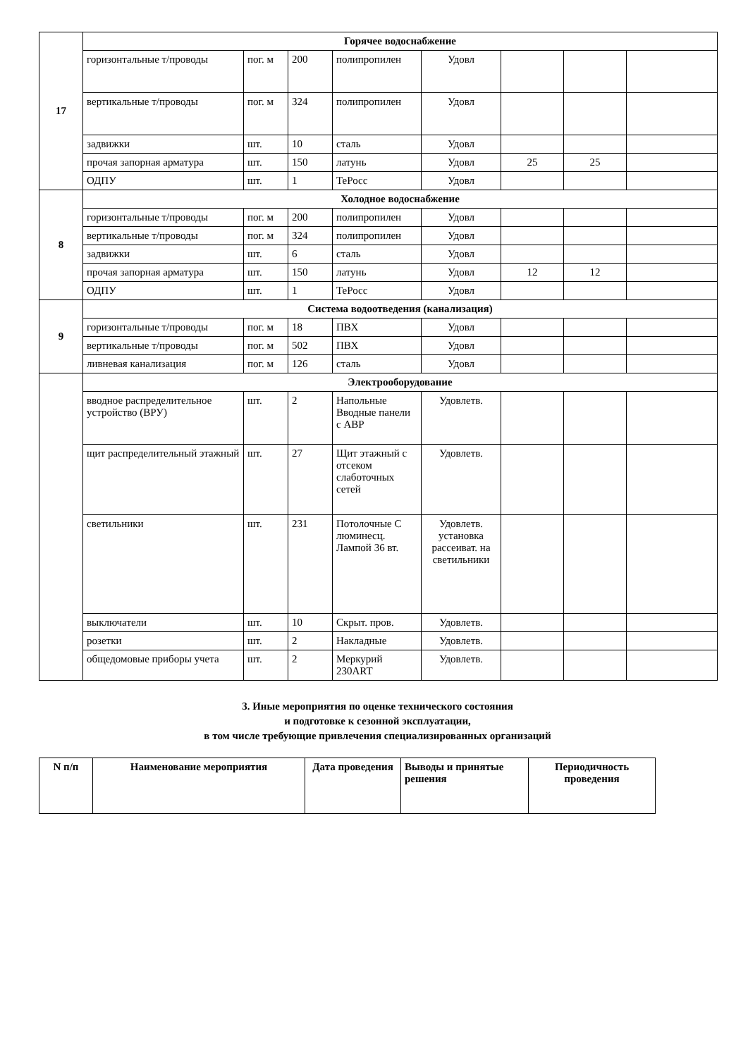| 17 | Горячее водоснабжение | | | | | | | |
| | горизонтальные т/проводы | пог. м | 200 | полипропилен | Удовл | | | |
| | вертикальные т/проводы | пог. м | 324 | полипропилен | Удовл | | | |
| | задвижки | шт. | 10 | сталь | Удовл | | | |
| | прочая запорная арматура | шт. | 150 | латунь | Удовл | 25 | 25 | |
| | ОДПУ | шт. | 1 | ТеРосс | Удовл | | | |
| 8 | Холодное водоснабжение | | | | | | | |
| | горизонтальные т/проводы | пог. м | 200 | полипропилен | Удовл | | | |
| | вертикальные т/проводы | пог. м | 324 | полипропилен | Удовл | | | |
| | задвижки | шт. | 6 | сталь | Удовл | | | |
| | прочая запорная арматура | шт. | 150 | латунь | Удовл | 12 | 12 | |
| | ОДПУ | шт. | 1 | ТеРосс | Удовл | | | |
| 9 | Система водоотведения (канализация) | | | | | | | |
| | горизонтальные т/проводы | пог. м | 18 | ПВХ | Удовл | | | |
| | вертикальные т/проводы | пог. м | 502 | ПВХ | Удовл | | | |
| | ливневая канализация | пог. м | 126 | сталь | Удовл | | | |
| | Электрооборудование | | | | | | | |
| | вводное распределительное устройство (ВРУ) | шт. | 2 | Напольные Вводные панели с АВР | Удовлетв. | | | |
| | щит распределительный этажный | шт. | 27 | Щит этажный с отсеком слаботочных сетей | Удовлетв. | | | |
| | светильники | шт. | 231 | Потолочные С люминесц. Лампой 36 вт. | Удовлетв. установка рассеиват. на светильники | | | |
| | выключатели | шт. | 10 | Скрыт. пров. | Удовлетв. | | | |
| | розетки | шт. | 2 | Накладные | Удовлетв. | | | |
| | общедомовые приборы учета | шт. | 2 | Меркурий 230ART | Удовлетв. | | | |
3. Иные мероприятия по оценке технического состояния
и подготовке к сезонной эксплуатации,
в том числе требующие привлечения специализированных организаций
| N п/п | Наименование мероприятия | Дата проведения | Выводы и принятые решения | Периодичность проведения |
| --- | --- | --- | --- | --- |